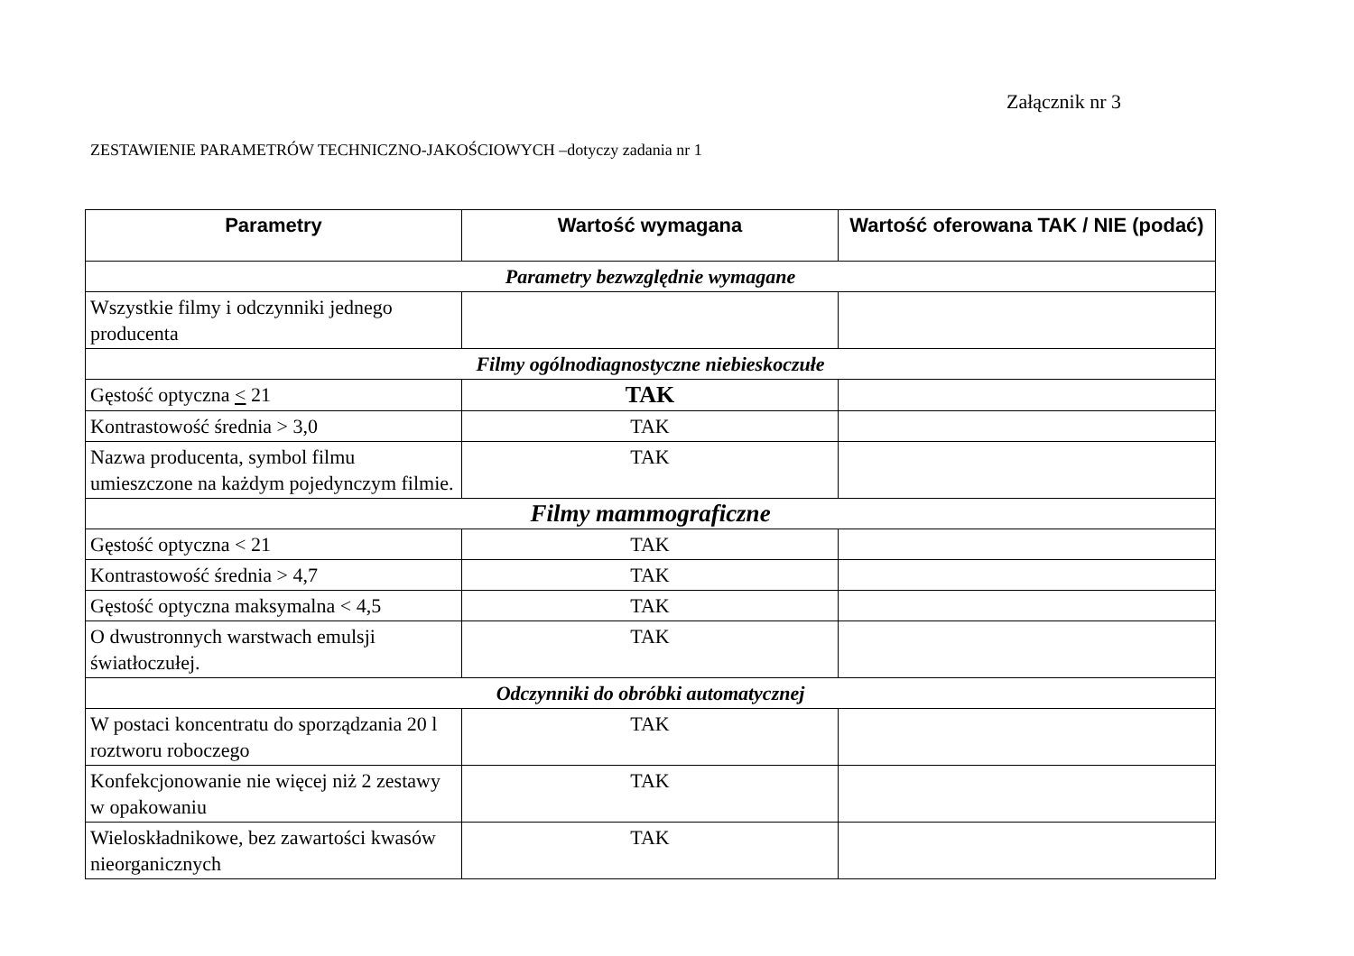Załącznik nr 3
ZESTAWIENIE PARAMETRÓW TECHNICZNO-JAKOŚCIOWYCH –dotyczy zadania nr 1
| Parametry | Wartość wymagana | Wartość oferowana TAK / NIE (podać) |
| --- | --- | --- |
| Parametry bezwzględnie wymagane | | |
| Wszystkie filmy i odczynniki jednego producenta | | |
| Filmy ogólnodiagnostyczne niebieskoczułe | | |
| Gęstość optyczna < 21 | TAK | |
| Kontrastowość średnia > 3,0 | TAK | |
| Nazwa producenta, symbol filmu umieszczone na każdym pojedynczym filmie. | TAK | |
| Filmy mammograficzne | | |
| Gęstość optyczna < 21 | TAK | |
| Kontrastowość średnia > 4,7 | TAK | |
| Gęstość optyczna maksymalna < 4,5 | TAK | |
| O dwustronnych warstwach emulsji światłoczułej. | TAK | |
| Odczynniki do obróbki automatycznej | | |
| W postaci koncentratu do sporządzania 20 l roztworu roboczego | TAK | |
| Konfekcjonowanie nie więcej niż 2 zestawy w opakowaniu | TAK | |
| Wieloskładnikowe, bez zawartości kwasów nieorganicznych | TAK | |